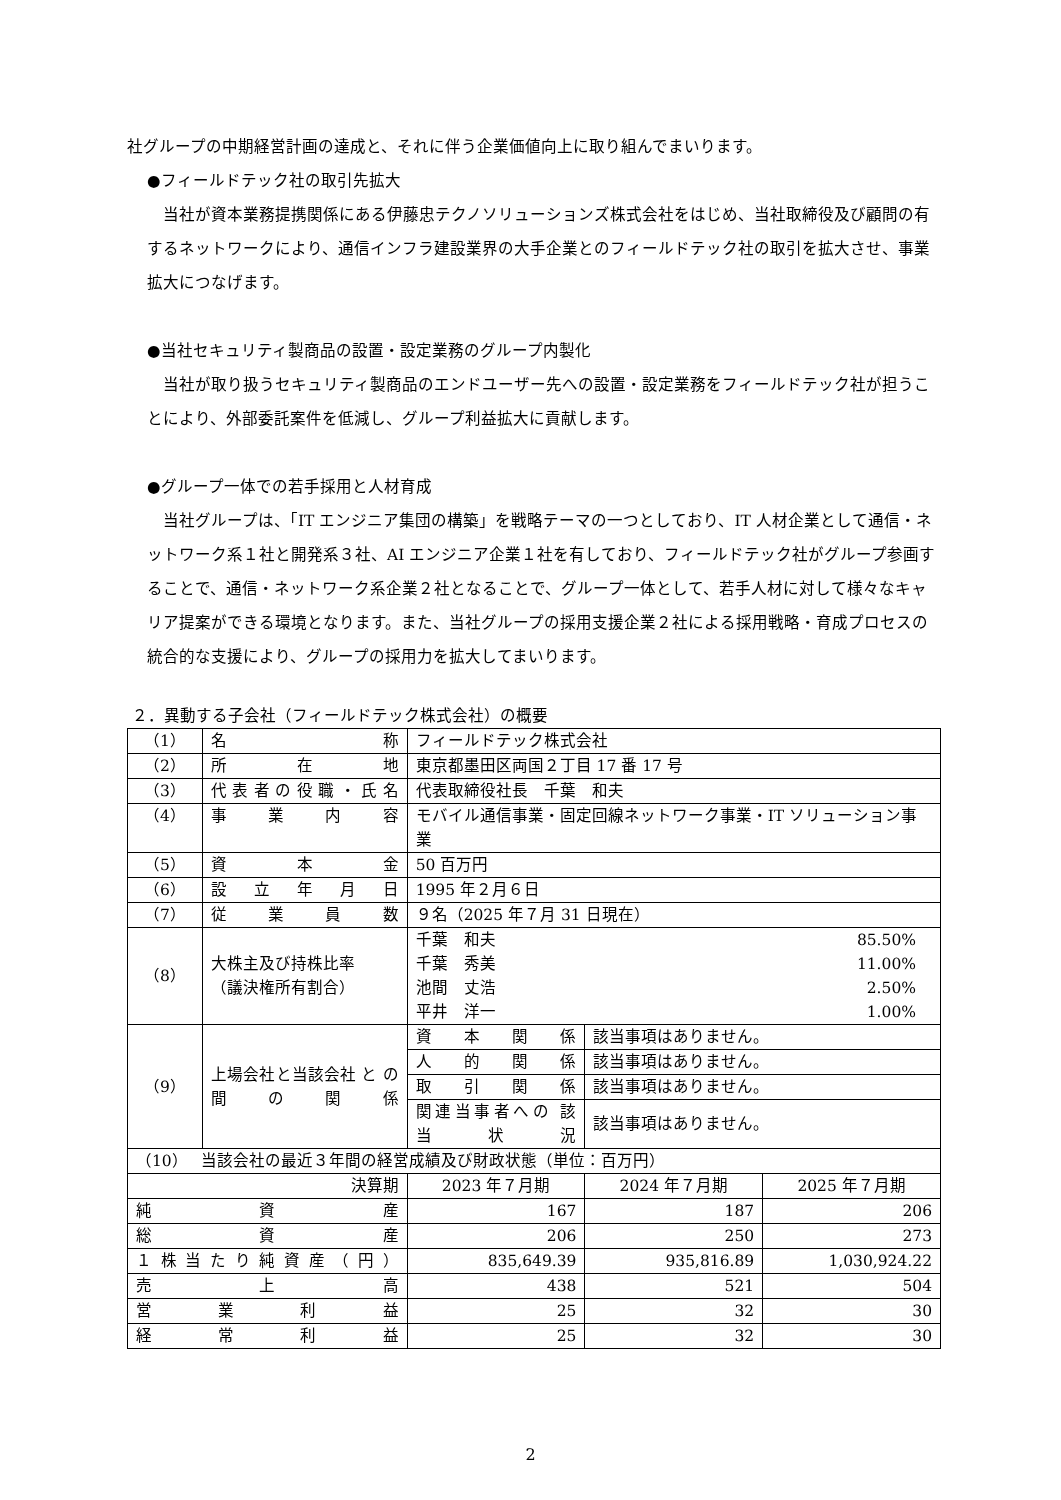社グループの中期経営計画の達成と、それに伴う企業価値向上に取り組んでまいります。
●フィールドテック社の取引先拡大
　当社が資本業務提携関係にある伊藤忠テクノソリューションズ株式会社をはじめ、当社取締役及び顧問の有するネットワークにより、通信インフラ建設業界の大手企業とのフィールドテック社の取引を拡大させ、事業拡大につなげます。
●当社セキュリティ製商品の設置・設定業務のグループ内製化
　当社が取り扱うセキュリティ製商品のエンドユーザー先への設置・設定業務をフィールドテック社が担うことにより、外部委託案件を低減し、グループ利益拡大に貢献します。
●グループ一体での若手採用と人材育成
　当社グループは、「IT エンジニア集団の構築」を戦略テーマの一つとしており、IT 人材企業として通信・ネットワーク系１社と開発系３社、AI エンジニア企業１社を有しており、フィールドテック社がグループ参画することで、通信・ネットワーク系企業２社となることで、グループ一体として、若手人材に対して様々なキャリア提案ができる環境となります。また、当社グループの採用支援企業２社による採用戦略・育成プロセスの統合的な支援により、グループの採用力を拡大してまいります。
２．異動する子会社（フィールドテック株式会社）の概要
| （1） | 名 称 | フィールドテック株式会社 | | |
| （2） | 所 在 地 | 東京都墨田区両国２丁目 17 番 17 号 | | |
| （3） | 代表者の役職・氏名 | 代表取締役社長 千葉 和夫 | | |
| （4） | 事 業 内 容 | モバイル通信事業・固定回線ネットワーク事業・IT ソリューション事業 | | |
| （5） | 資 本 金 | 50 百万円 | | |
| （6） | 設 立 年 月 日 | 1995 年２月６日 | | |
| （7） | 従 業 員 数 | ９名（2025 年７月 31 日現在） | | |
| （8） | 大株主及び持株比率 （議決権所有割合） | 千葉 和夫 85.50% 千葉 秀美 11.00% 池間 丈浩 2.50% 平井 洋一 1.00% | | |
| （9） | 上場会社と当該会社 と の 間 の 関 係 | 資 本 関 係 | 該当事項はありません。 | |
| | | 人 的 関 係 | 該当事項はありません。 | |
| | | 取 引 関 係 | 該当事項はありません。 | |
| | | 関連当事者への 該 当 状 況 | 該当事項はありません。 | |
| （10） 当該会社の最近３年間の経営成績及び財政状態（単位：百万円） | | | | |
| 決算期 | | 2023 年７月期 | 2024 年７月期 | 2025 年７月期 |
| 純 資 産 | | 167 | 187 | 206 |
| 総 資 産 | | 206 | 250 | 273 |
| １株当たり純資産（円） | | 835,649.39 | 935,816.89 | 1,030,924.22 |
| 売 上 高 | | 438 | 521 | 504 |
| 営 業 利 益 | | 25 | 32 | 30 |
| 経 常 利 益 | | 25 | 32 | 30 |
2